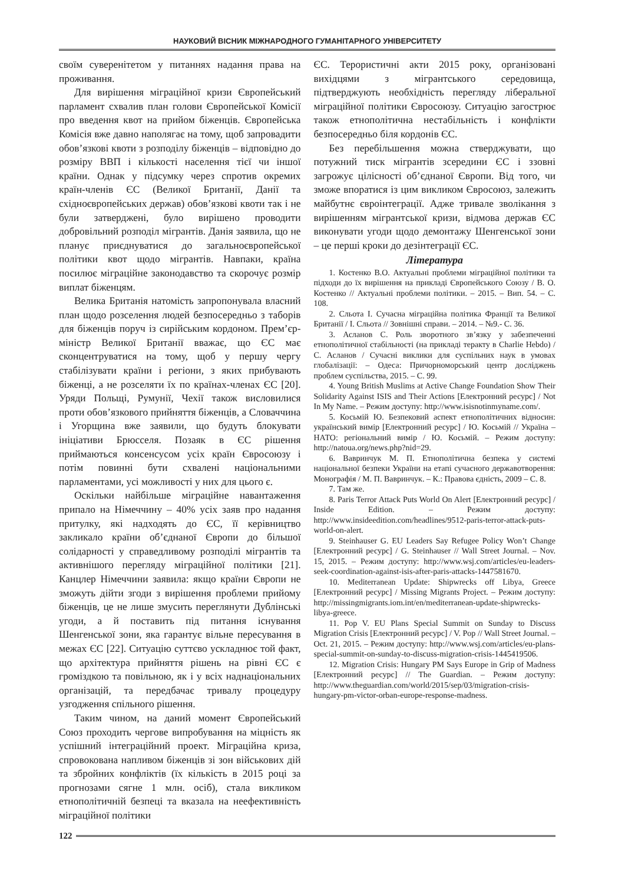НАУКОВИЙ ВІСНИК МІЖНАРОДНОГО ГУМАНІТАРНОГО УНІВЕРСИТЕТУ
своїм суверенітетом у питаннях надання права на проживання.
Для вирішення міграційної кризи Європейський парламент схвалив план голови Європейської Комісії про введення квот на прийом біженців. Європейська Комісія вже давно наполягає на тому, щоб запровадити обов’язкові квоти з розподілу біженців – відповідно до розміру ВВП і кількості населення тієї чи іншої країни. Однак у підсумку через спротив окремих країн-членів ЄС (Великої Британії, Данії та східноєвропейських держав) обов’язкові квоти так і не були затверджені, було вирішено проводити добровільний розподіл мігрантів. Данія заявила, що не планує приєднуватися до загальноєвропейської політики квот щодо мігрантів. Навпаки, країна посилює міграційне законодавство та скорочує розмір виплат біженцям.
Велика Британія натомість запропонувала власний план щодо розселення людей безпосередньо з таборів для біженців поруч із сирійським кордоном. Прем’єр-міністр Великої Британії вважає, що ЄС має сконцентруватися на тому, щоб у першу чергу стабілізувати країни і регіони, з яких прибувають біженці, а не розселяти їх по країнах-членах ЄС [20]. Уряди Польщі, Румунії, Чехії також висловилися проти обов’язкового прийняття біженців, а Словаччина і Угорщина вже заявили, що будуть блокувати ініціативи Брюсселя. Позаяк в ЄС рішення приймаються консенсусом усіх країн Євросоюзу і потім повинні бути схвалені національними парламентами, усі можливості у них для цього є.
Оскільки найбільше міграційне навантаження припало на Німеччину – 40% усіх заяв про надання притулку, які надходять до ЄС, її керівництво закликало країни об’єднаної Європи до більшої солідарності у справедливому розподілі мігрантів та активнішого перегляду міграційної політики [21]. Канцлер Німеччини заявила: якщо країни Європи не зможуть дійти згоди з вирішення проблеми прийому біженців, це не лише змусить переглянути Дублінські угоди, а й поставить під питання існування Шенгенської зони, яка гарантує вільне пересування в межах ЄС [22]. Ситуацію суттєво ускладнює той факт, що архітектура прийняття рішень на рівні ЄС є громіздкою та повільною, як і у всіх наднаціональних організацій, та передбачає тривалу процедуру узгодження спільного рішення.
Таким чином, на даний момент Європейський Союз проходить чергове випробування на міцність як успішний інтеграційний проект. Міграційна криза, спровокована напливом біженців зі зон військових дій та збройних конфліктів (їх кількість в 2015 році за прогнозами сягне 1 млн. осіб), стала викликом етнополітичній безпеці та вказала на неефективність міграційної політики
ЄС. Терористичні акти 2015 року, організовані вихідцями з мігрантського середовища, підтверджують необхідність перегляду ліберальної міграційної політики Євросоюзу. Ситуацію загострює також етнополітична нестабільність і конфлікти безпосередньо біля кордонів ЄС.
Без перебільшення можна стверджувати, що потужний тиск мігрантів зсередини ЄС і ззовні загрожує цілісності об’єднаної Європи. Від того, чи зможе впоратися із цим викликом Євросоюз, залежить майбутнє євроінтеграції. Адже тривале зволікання з вирішенням мігрантської кризи, відмова держав ЄС виконувати угоди щодо демонтажу Шенгенської зони – це перші кроки до дезінтеграції ЄС.
Література
1. Костенко В.О. Актуальні проблеми міграційної політики та підходи до їх вирішення на прикладі Європейського Союзу / В. О. Костенко // Актуальні проблеми політики. – 2015. – Вип. 54. – С. 108.
2. Сльота І. Сучасна міграційна політика Франції та Великої Британії / І. Сльота // Зовнішні справи. – 2014. – №9.- С. 36.
3. Асланов С. Роль зворотного зв’язку у забезпеченні етнополітичної стабільності (на прикладі теракту в Charlie Hebdo) /С. Асланов / Сучасні виклики для суспільних наук в умовах глобалізації: – Одеса: Причорноморський центр досліджень проблем суспільства, 2015. – С. 99.
4. Young British Muslims at Active Change Foundation Show Their Solidarity Against ISIS and Their Actions [Електронний ресурс] / Not In My Name. – Режим доступу: http://www.isisnotinmyname.com/.
5. Косьмій Ю. Безпековий аспект етнополітичних відносин: український вимір [Електронний ресурс] / Ю. Косьмій // Україна – НАТО: регіональний вимір / Ю. Косьмій. – Режим доступу: http://natoua.org/news.php?nid=29.
6. Вавринчук М. П. Етнополітична безпека у системі національної безпеки України на етапі сучасного державотворення: Монографія / М. П. Вавринчук. – К.: Правова єдність, 2009 – С. 8.
7. Там же.
8. Paris Terror Attack Puts World On Alert [Електронний ресурс] / Inside Edition. – Режим доступу: http://www.insideedition.com/headlines/9512-paris-terror-attack-puts-world-on-alert.
9. Steinhauser G. EU Leaders Say Refugee Policy Won’t Change [Електронний ресурс] / G. Steinhauser // Wall Street Journal. – Nov. 15, 2015. – Режим доступу: http://www.wsj.com/articles/eu-leaders-seek-coordination-against-isis-after-paris-attacks-1447581670.
10. Mediterranean Update: Shipwrecks off Libya, Greece [Електронний ресурс] / Missing Migrants Project. – Режим доступу: http://missingmigrants.iom.int/en/mediterranean-update-shipwrecks-libya-greece.
11. Pop V. EU Plans Special Summit on Sunday to Discuss Migration Crisis [Електронний ресурс] / V. Pop // Wall Street Journal. – Oct. 21, 2015. – Режим доступу: http://www.wsj.com/articles/eu-plans-special-summit-on-sunday-to-discuss-migration-crisis-1445419506.
12. Migration Crisis: Hungary PM Says Europe in Grip of Madness [Електронний ресурс] // The Guardian. – Режим доступу: http://www.theguardian.com/world/2015/sep/03/migration-crisis-hungary-pm-victor-orban-europe-response-madness.
122